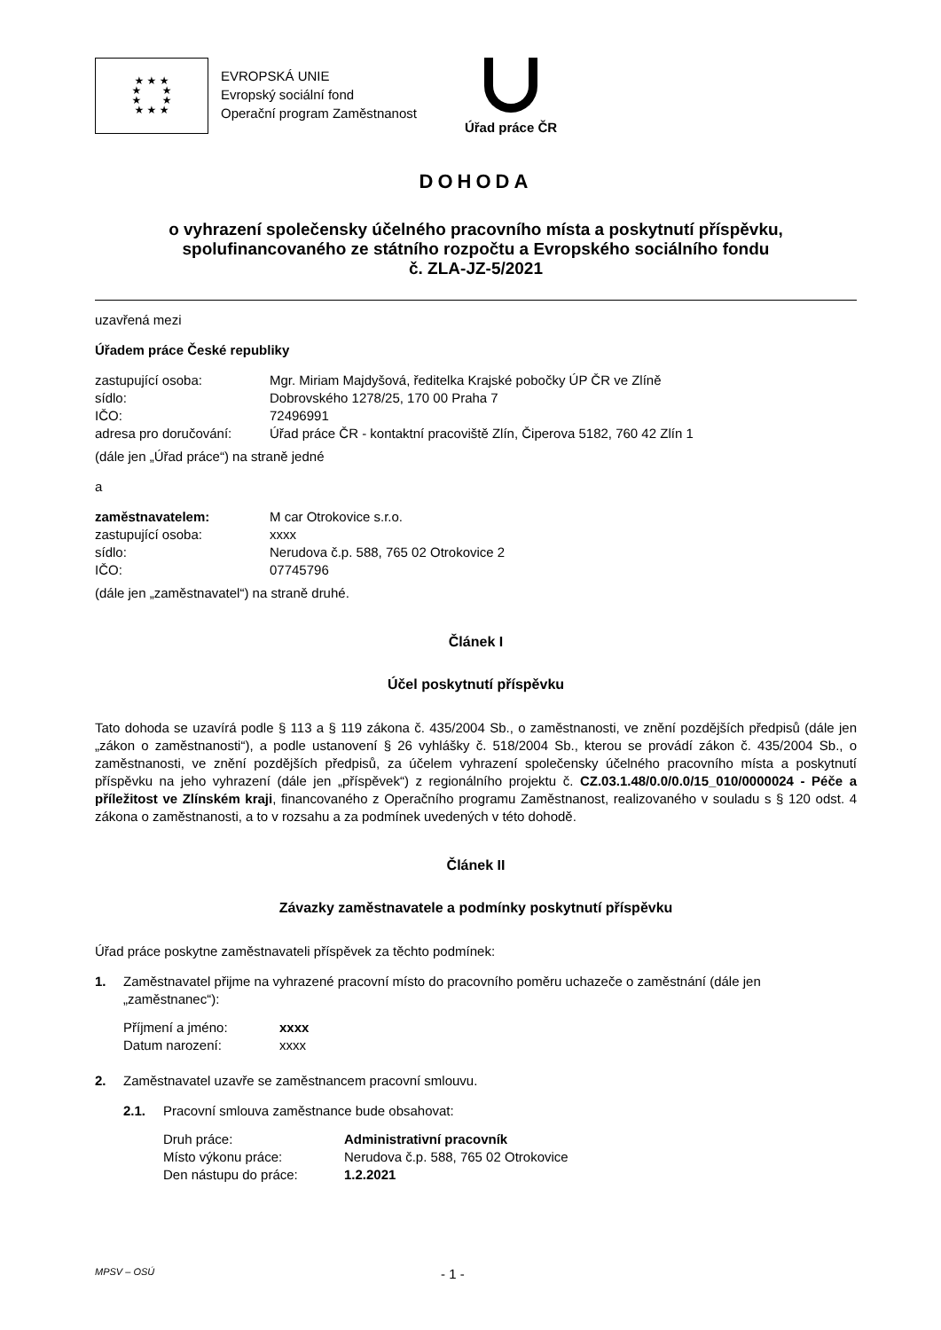★ ★ ★
★ ★
★ ★
★ ★ ★
EVROPSKÁ UNIE
Evropský sociální fond
Operační program Zaměstnanost
Úřad práce ČR
DOHODA
o vyhrazení společensky účelného pracovního místa a poskytnutí příspěvku,
spolufinancovaného ze státního rozpočtu a Evropského sociálního fondu
č. ZLA-JZ-5/2021
uzavřená mezi
Úřadem práce České republiky
zastupující osoba: Mgr. Miriam Majdyšová, ředitelka Krajské pobočky ÚP ČR ve Zlíně sídlo: Dobrovského 1278/25, 170 00 Praha 7 IČO: 72496991 adresa pro doručování: Úřad práce ČR - kontaktní pracoviště Zlín, Čiperova 5182, 760 42 Zlín 1
(dále jen „Úřad práce“) na straně jedné
a
zaměstnavatelem: M car Otrokovice s.r.o. zastupující osoba: xxxx sídlo: Nerudova č.p. 588, 765 02 Otrokovice 2 IČO: 07745796
(dále jen „zaměstnavatel“) na straně druhé.
Článek I
Účel poskytnutí příspěvku
Tato dohoda se uzavírá podle § 113 a § 119 zákona č. 435/2004 Sb., o zaměstnanosti, ve znění pozdějších předpisů (dále jen „zákon o zaměstnanosti“), a podle ustanovení § 26 vyhlášky č. 518/2004 Sb., kterou se provádí zákon č. 435/2004 Sb., o zaměstnanosti, ve znění pozdějších předpisů, za účelem vyhrazení společensky účelného pracovního místa a poskytnutí příspěvku na jeho vyhrazení (dále jen „příspěvek“) z regionálního projektu č. CZ.03.1.48/0.0/0.0/15_010/0000024 - Péče a příležitost ve Zlínském kraji, financovaného z Operačního programu Zaměstnanost, realizovaného v souladu s § 120 odst. 4 zákona o zaměstnanosti, a to v rozsahu a za podmínek uvedených v této dohodě.
Článek II
Závazky zaměstnavatele a podmínky poskytnutí příspěvku
Úřad práce poskytne zaměstnavateli příspěvek za těchto podmínek:
1. Zaměstnavatel přijme na vyhrazené pracovní místo do pracovního poměru uchazeče o zaměstnání (dále jen „zaměstnanec“):
Příjmení a jméno: xxxx Datum narození: xxxx
2. Zaměstnavatel uzavře se zaměstnancem pracovní smlouvu.
2.1. Pracovní smlouva zaměstnance bude obsahovat:
Druh práce: Administrativní pracovník Místo výkonu práce: Nerudova č.p. 588, 765 02 Otrokovice Den nástupu do práce: 1.2.2021
MPSV – OSÚ - 1 -